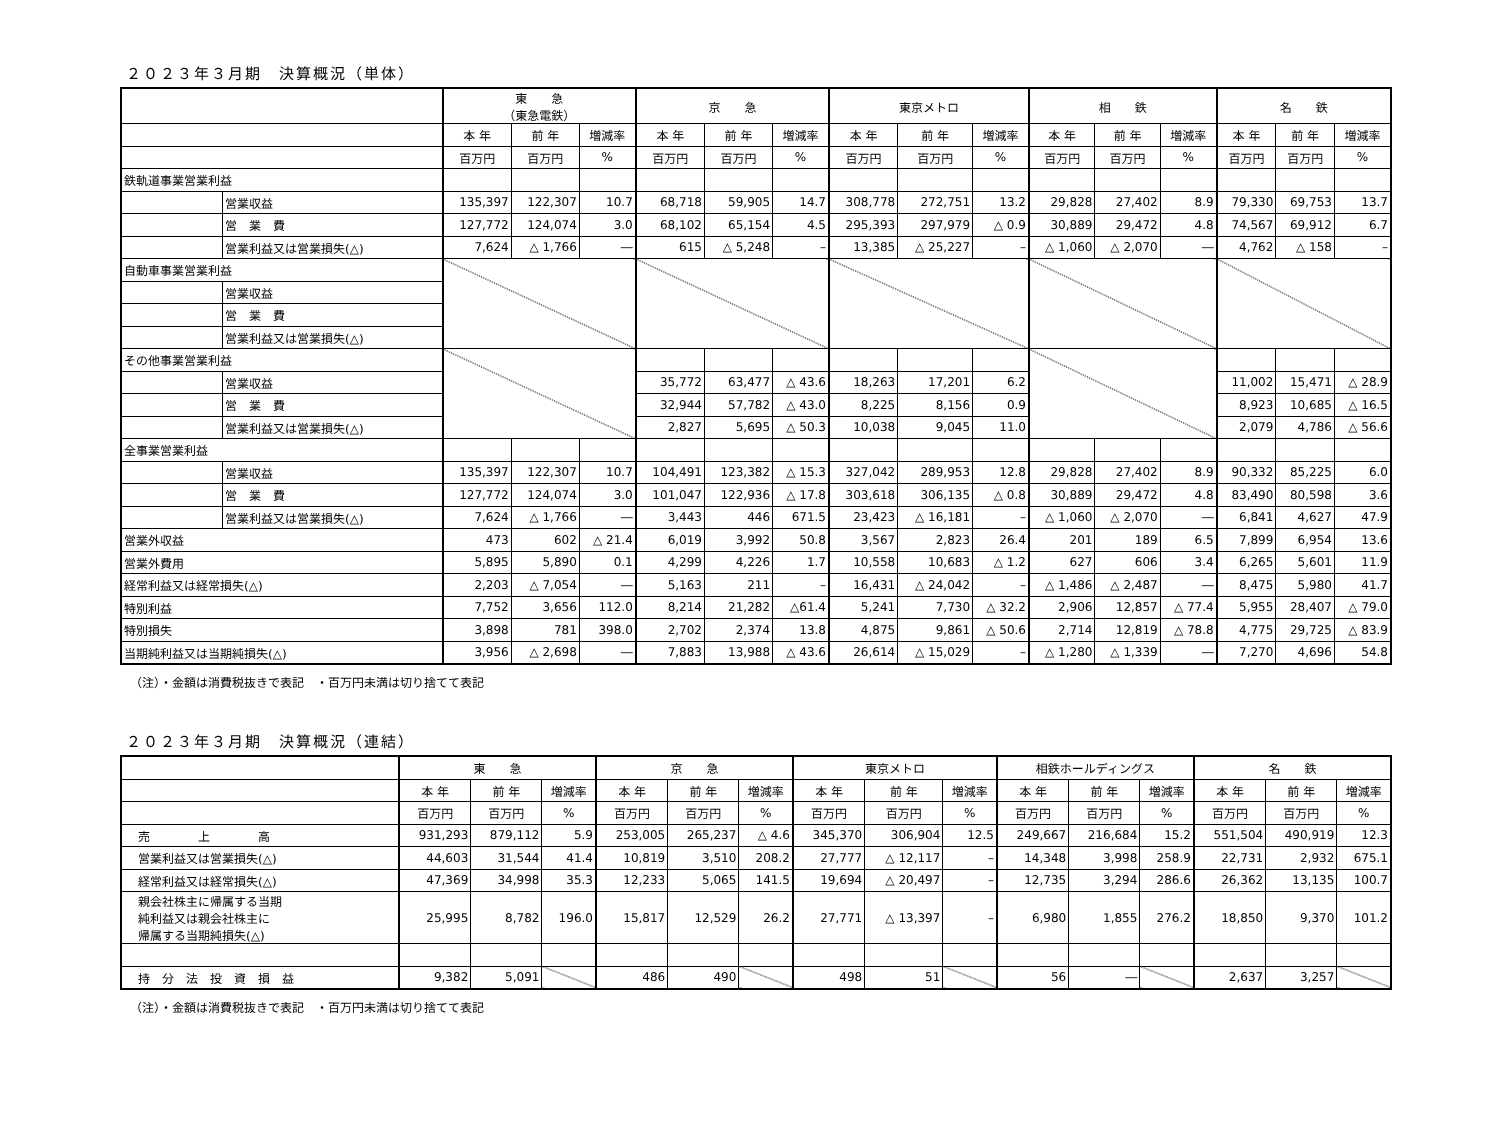２０２３年３月期　決算概況（単体）
| | | 東 急 （東急電鉄） | | | 京 急 | | | 東京メトロ | | | 相 鉄 | | | 名 鉄 | | |
| --- | --- | --- | --- | --- | --- | --- | --- | --- | --- | --- | --- | --- | --- | --- | --- | --- |
| | | 本 年 | 前 年 | 増減率 | 本 年 | 前 年 | 増減率 | 本 年 | 前 年 | 増減率 | 本 年 | 前 年 | 増減率 | 本 年 | 前 年 | 増減率 |
| | | 百万円 | 百万円 | % | 百万円 | 百万円 | % | 百万円 | 百万円 | % | 百万円 | 百万円 | % | 百万円 | 百万円 | % |
| 鉄軌道事業営業利益 | | | | | | | | | | | | | | | | |
| | 営業収益 | 135,397 | 122,307 | 10.7 | 68,718 | 59,905 | 14.7 | 308,778 | 272,751 | 13.2 | 29,828 | 27,402 | 8.9 | 79,330 | 69,753 | 13.7 |
| | 営 業 費 | 127,772 | 124,074 | 3.0 | 68,102 | 65,154 | 4.5 | 295,393 | 297,979 | △ 0.9 | 30,889 | 29,472 | 4.8 | 74,567 | 69,912 | 6.7 |
| | 営業利益又は営業損失(△) | 7,624 | △ 1,766 | ― | 615 | △ 5,248 | – | 13,385 | △ 25,227 | – | △ 1,060 | △ 2,070 | ― | 4,762 | △ 158 | – |
| 自動車事業営業利益 | | | | | | | | | | | | | | | | |
| | 営業収益 | | | | | | | | | | | | | | | |
| | 営 業 費 | | | | | | | | | | | | | | | |
| | 営業利益又は営業損失(△) | | | | | | | | | | | | | | | |
| その他事業営業利益 | | | | | | | | | | | | | | | | |
| | 営業収益 | | | | 35,772 | 63,477 | △ 43.6 | 18,263 | 17,201 | 6.2 | | | | 11,002 | 15,471 | △ 28.9 |
| | 営 業 費 | | | | 32,944 | 57,782 | △ 43.0 | 8,225 | 8,156 | 0.9 | | | | 8,923 | 10,685 | △ 16.5 |
| | 営業利益又は営業損失(△) | | | | 2,827 | 5,695 | △ 50.3 | 10,038 | 9,045 | 11.0 | | | | 2,079 | 4,786 | △ 56.6 |
| 全事業営業利益 | | | | | | | | | | | | | | | | |
| | 営業収益 | 135,397 | 122,307 | 10.7 | 104,491 | 123,382 | △ 15.3 | 327,042 | 289,953 | 12.8 | 29,828 | 27,402 | 8.9 | 90,332 | 85,225 | 6.0 |
| | 営 業 費 | 127,772 | 124,074 | 3.0 | 101,047 | 122,936 | △ 17.8 | 303,618 | 306,135 | △ 0.8 | 30,889 | 29,472 | 4.8 | 83,490 | 80,598 | 3.6 |
| | 営業利益又は営業損失(△) | 7,624 | △ 1,766 | ― | 3,443 | 446 | 671.5 | 23,423 | △ 16,181 | – | △ 1,060 | △ 2,070 | ― | 6,841 | 4,627 | 47.9 |
| 営業外収益 | | 473 | 602 | △ 21.4 | 6,019 | 3,992 | 50.8 | 3,567 | 2,823 | 26.4 | 201 | 189 | 6.5 | 7,899 | 6,954 | 13.6 |
| 営業外費用 | | 5,895 | 5,890 | 0.1 | 4,299 | 4,226 | 1.7 | 10,558 | 10,683 | △ 1.2 | 627 | 606 | 3.4 | 6,265 | 5,601 | 11.9 |
| 経常利益又は経常損失(△) | | 2,203 | △ 7,054 | ― | 5,163 | 211 | – | 16,431 | △ 24,042 | – | △ 1,486 | △ 2,487 | ― | 8,475 | 5,980 | 41.7 |
| 特別利益 | | 7,752 | 3,656 | 112.0 | 8,214 | 21,282 | △61.4 | 5,241 | 7,730 | △ 32.2 | 2,906 | 12,857 | △ 77.4 | 5,955 | 28,407 | △ 79.0 |
| 特別損失 | | 3,898 | 781 | 398.0 | 2,702 | 2,374 | 13.8 | 4,875 | 9,861 | △ 50.6 | 2,714 | 12,819 | △ 78.8 | 4,775 | 29,725 | △ 83.9 |
| 当期純利益又は当期純損失(△) | | 3,956 | △ 2,698 | ― | 7,883 | 13,988 | △ 43.6 | 26,614 | △ 15,029 | – | △ 1,280 | △ 1,339 | ― | 7,270 | 4,696 | 54.8 |
（注）・金額は消費税抜きで表記　・百万円未満は切り捨てて表記
２０２３年３月期　決算概況（連結）
| | 東 急 | | | 京 急 | | | 東京メトロ | | | 相鉄ホールディングス | | | 名 鉄 | | |
| --- | --- | --- | --- | --- | --- | --- | --- | --- | --- | --- | --- | --- | --- | --- | --- |
| | 本 年 | 前 年 | 増減率 | 本 年 | 前 年 | 増減率 | 本 年 | 前 年 | 増減率 | 本 年 | 前 年 | 増減率 | 本 年 | 前 年 | 増減率 |
| | 百万円 | 百万円 | % | 百万円 | 百万円 | % | 百万円 | 百万円 | % | 百万円 | 百万円 | % | 百万円 | 百万円 | % |
| 売 上 高 | 931,293 | 879,112 | 5.9 | 253,005 | 265,237 | △ 4.6 | 345,370 | 306,904 | 12.5 | 249,667 | 216,684 | 15.2 | 551,504 | 490,919 | 12.3 |
| 営業利益又は営業損失(△) | 44,603 | 31,544 | 41.4 | 10,819 | 3,510 | 208.2 | 27,777 | △ 12,117 | – | 14,348 | 3,998 | 258.9 | 22,731 | 2,932 | 675.1 |
| 経常利益又は経常損失(△) | 47,369 | 34,998 | 35.3 | 12,233 | 5,065 | 141.5 | 19,694 | △ 20,497 | – | 12,735 | 3,294 | 286.6 | 26,362 | 13,135 | 100.7 |
| 親会社株主に帰属する当期 純利益又は親会社株主に 帰属する当期純損失(△) | 25,995 | 8,782 | 196.0 | 15,817 | 12,529 | 26.2 | 27,771 | △ 13,397 | – | 6,980 | 1,855 | 276.2 | 18,850 | 9,370 | 101.2 |
| 持 分 法 投 資 損 益 | 9,382 | 5,091 | | 486 | 490 | | 498 | 51 | | 56 | ― | | 2,637 | 3,257 | |
（注）・金額は消費税抜きで表記　・百万円未満は切り捨てて表記